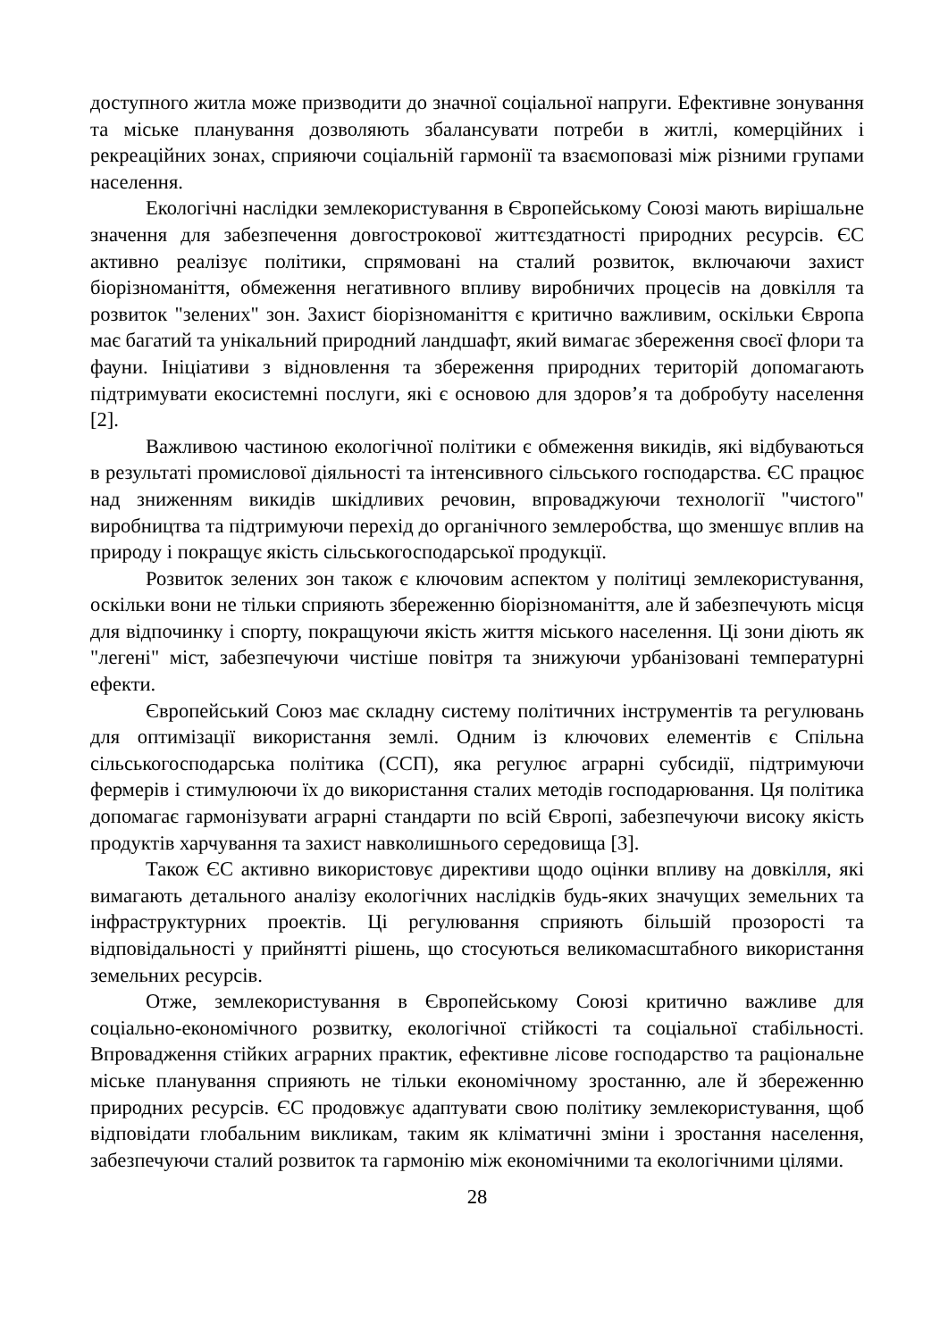доступного житла може призводити до значної соціальної напруги. Ефективне зонування та міське планування дозволяють збалансувати потреби в житлі, комерційних і рекреаційних зонах, сприяючи соціальній гармонії та взаємоповазі між різними групами населення.
Екологічні наслідки землекористування в Європейському Союзі мають вирішальне значення для забезпечення довгострокової життєздатності природних ресурсів. ЄС активно реалізує політики, спрямовані на сталий розвиток, включаючи захист біорізноманіття, обмеження негативного впливу виробничих процесів на довкілля та розвиток "зелених" зон. Захист біорізноманіття є критично важливим, оскільки Європа має багатий та унікальний природний ландшафт, який вимагає збереження своєї флори та фауни. Ініціативи з відновлення та збереження природних територій допомагають підтримувати екосистемні послуги, які є основою для здоров’я та добробуту населення [2].
Важливою частиною екологічної політики є обмеження викидів, які відбуваються в результаті промислової діяльності та інтенсивного сільського господарства. ЄС працює над зниженням викидів шкідливих речовин, впроваджуючи технології "чистого" виробництва та підтримуючи перехід до органічного землеробства, що зменшує вплив на природу і покращує якість сільськогосподарської продукції.
Розвиток зелених зон також є ключовим аспектом у політиці землекористування, оскільки вони не тільки сприяють збереженню біорізноманіття, але й забезпечують місця для відпочинку і спорту, покращуючи якість життя міського населення. Ці зони діють як "легені" міст, забезпечуючи чистіше повітря та знижуючи урбанізовані температурні ефекти.
Європейський Союз має складну систему політичних інструментів та регулювань для оптимізації використання землі. Одним із ключових елементів є Спільна сільськогосподарська політика (ССП), яка регулює аграрні субсидії, підтримуючи фермерів і стимулюючи їх до використання сталих методів господарювання. Ця політика допомагає гармонізувати аграрні стандарти по всій Європі, забезпечуючи високу якість продуктів харчування та захист навколишнього середовища [3].
Також ЄС активно використовує директиви щодо оцінки впливу на довкілля, які вимагають детального аналізу екологічних наслідків будь-яких значущих земельних та інфраструктурних проектів. Ці регулювання сприяють більшій прозорості та відповідальності у прийнятті рішень, що стосуються великомасштабного використання земельних ресурсів.
Отже, землекористування в Європейському Союзі критично важливе для соціально-економічного розвитку, екологічної стійкості та соціальної стабільності. Впровадження стійких аграрних практик, ефективне лісове господарство та раціональне міське планування сприяють не тільки економічному зростанню, але й збереженню природних ресурсів. ЄС продовжує адаптувати свою політику землекористування, щоб відповідати глобальним викликам, таким як кліматичні зміни і зростання населення, забезпечуючи сталий розвиток та гармонію між економічними та екологічними цілями.
28